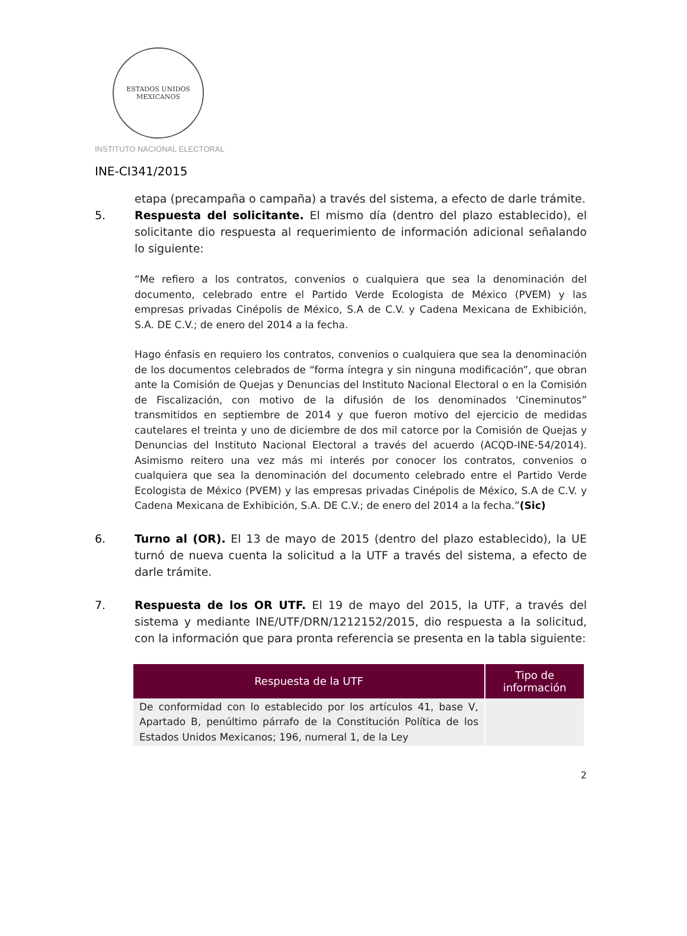ESTADOS UNIDOS MEXICANOS
INSTITUTO NACIONAL ELECTORAL
INE-CI341/2015
etapa (precampaña o campaña) a través del sistema, a efecto de darle trámite.
5. Respuesta del solicitante. El mismo día (dentro del plazo establecido), el solicitante dio respuesta al requerimiento de información adicional señalando lo siguiente:
“Me refiero a los contratos, convenios o cualquiera que sea la denominación del documento, celebrado entre el Partido Verde Ecologista de México (PVEM) y las empresas privadas Cinépolis de México, S.A de C.V. y Cadena Mexicana de Exhibición, S.A. DE C.V.; de enero del 2014 a la fecha.
Hago énfasis en requiero los contratos, convenios o cualquiera que sea la denominación de los documentos celebrados de “forma íntegra y sin ninguna modificación”, que obran ante la Comisión de Quejas y Denuncias del Instituto Nacional Electoral o en la Comisión de Fiscalización, con motivo de la difusión de los denominados 'Cineminutos” transmitidos en septiembre de 2014 y que fueron motivo del ejercicio de medidas cautelares el treinta y uno de diciembre de dos mil catorce por la Comisión de Quejas y Denuncias del Instituto Nacional Electoral a través del acuerdo (ACQD-INE-54/2014). Asimismo reitero una vez más mi interés por conocer los contratos, convenios o cualquiera que sea la denominación del documento celebrado entre el Partido Verde Ecologista de México (PVEM) y las empresas privadas Cinépolis de México, S.A de C.V. y Cadena Mexicana de Exhibición, S.A. DE C.V.; de enero del 2014 a la fecha.”(Sic)
6. Turno al (OR). El 13 de mayo de 2015 (dentro del plazo establecido), la UE turnó de nueva cuenta la solicitud a la UTF a través del sistema, a efecto de darle trámite.
7. Respuesta de los OR UTF. El 19 de mayo del 2015, la UTF, a través del sistema y mediante INE/UTF/DRN/1212152/2015, dio respuesta a la solicitud, con la información que para pronta referencia se presenta en la tabla siguiente:
| Respuesta de la UTF | Tipo de información |
| --- | --- |
| De conformidad con lo establecido por los artículos 41, base V, Apartado B, penúltimo párrafo de la Constitución Política de los Estados Unidos Mexicanos; 196, numeral 1, de la Ley | |
2